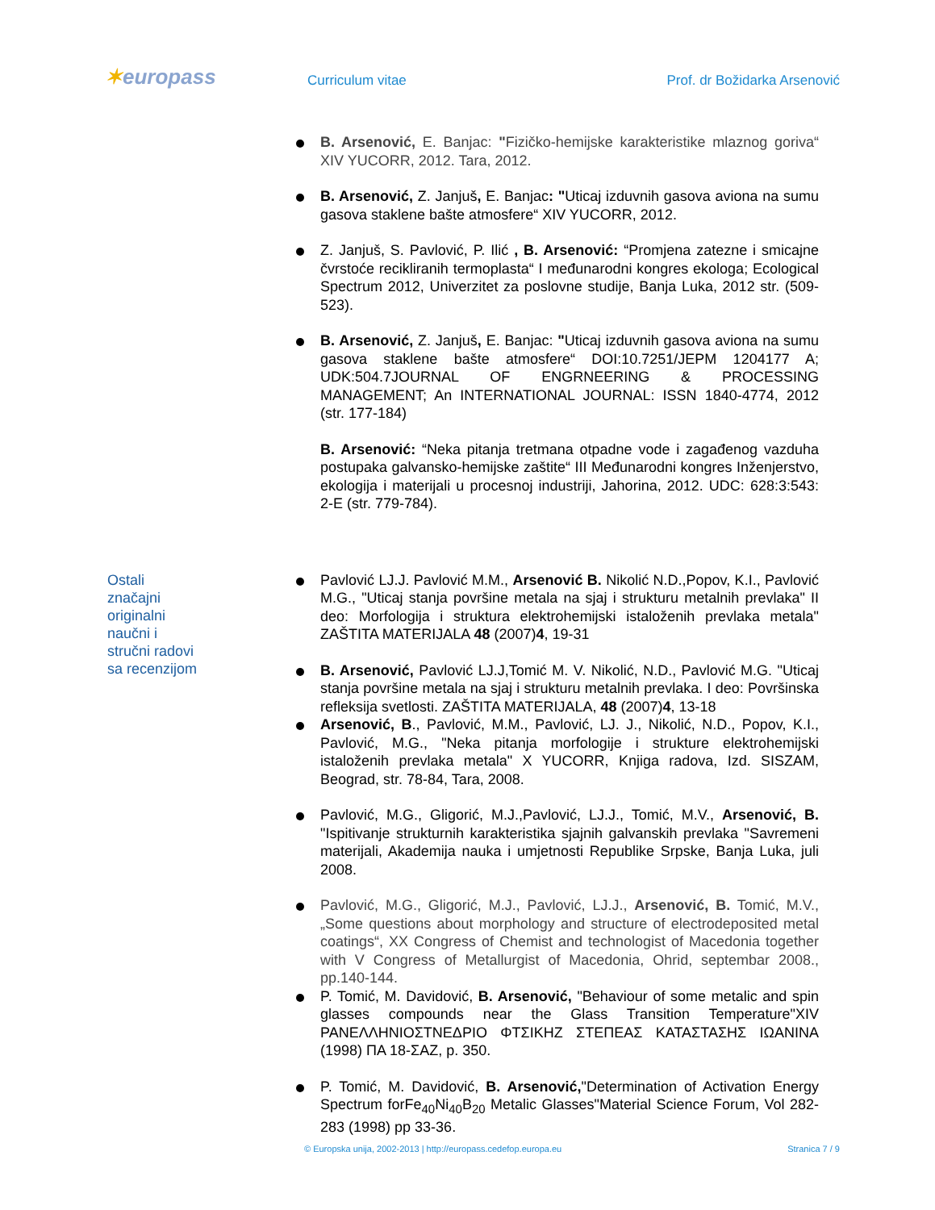✶europass Curriculum vitae Prof. dr Božidarka Arsenović
B. Arsenović, E. Banjac: "Fizičko-hemijske karakteristike mlaznog goriva“ XIV YUCORR, 2012. Tara, 2012.
B. Arsenović, Z. Janjuš, E. Banjac: "Uticaj izduvnih gasova aviona na sumu gasova staklene bašte atmosfere“ XIV YUCORR, 2012.
Z. Janjuš, S. Pavlović, P. Ilić , B. Arsenović: “Promjena zatezne i smicajne čvrstoće recikliranih termoplasta“ I međunarodni kongres ekologa; Ecological Spectrum 2012, Univerzitet za poslovne studije, Banja Luka, 2012 str. (509-523).
B. Arsenović, Z. Janjuš, E. Banjac: "Uticaj izduvnih gasova aviona na sumu gasova staklene bašte atmosfere“ DOI:10.7251/JEPM 1204177 A; UDK:504.7JOURNAL OF ENGRNEERING & PROCESSING MANAGEMENT; An INTERNATIONAL JOURNAL: ISSN 1840-4774, 2012 (str. 177-184)
B. Arsenović: “Neka pitanja tretmana otpadne vode i zagađenog vazduha postupaka galvansko-hemijske zaštite“ III Međunarodni kongres Inženjerstvo, ekologija i materijali u procesnoj industriji, Jahorina, 2012. UDC: 628:3:543: 2-E (str. 779-784).
Ostali značajni originalni naučni i stručni radovi sa recenzijom
Pavlović LJ.J. Pavlović M.M., Arsenović B. Nikolić N.D.,Popov, K.I., Pavlović M.G., "Uticaj stanja površine metala na sjaj i strukturu metalnih prevlaka" II deo: Morfologija i struktura elektrohemijski istaloženih prevlaka metala" ZAŠTITA MATERIJALA 48 (2007)4, 19-31
B. Arsenović, Pavlović LJ.J,Tomić M. V. Nikolić, N.D., Pavlović M.G. "Uticaj stanja površine metala na sjaj i strukturu metalnih prevlaka. I deo: Površinska refleksija svetlosti. ZAŠTITA MATERIJALA, 48 (2007)4, 13-18
Arsenović, B., Pavlović, M.M., Pavlović, LJ. J., Nikolić, N.D., Popov, K.I., Pavlović, M.G., "Neka pitanja morfologije i strukture elektrohemijski istaloženih prevlaka metala" X YUCORR, Knjiga radova, Izd. SISZAM, Beograd, str. 78-84, Tara, 2008.
Pavlović, M.G., Gligorić, M.J.,Pavlović, LJ.J., Tomić, M.V., Arsenović, B. "Ispitivanje strukturnih karakteristika sjajnih galvanskih prevlaka "Savremeni materijali, Akademija nauka i umjetnosti Republike Srpske, Banja Luka, juli 2008.
Pavlović, M.G., Gligorić, M.J., Pavlović, LJ.J., Arsenović, B. Tomić, M.V., „Some questions about morphology and structure of electrodeposited metal coatings“, XX Congress of Chemist and technologist of Macedonia together with V Congress of Metallurgist of Macedonia, Ohrid, septembar 2008., pp.140-144.
P. Tomić, M. Davidović, B. Arsenović, "Behaviour of some metalic and spin glasses compounds near the Glass Transition Temperature"XIV ΡΑΝΕΛΛΗΝΙΟΣΤΝΕΔΡΙΟ ΦΤΣΙΚΗΖ ΣΤΕΠΕΑΣ ΚΑΤΑΣΤΑΣΗΣ ΙΩΑΝΙΝΑ (1998) ΠΑ 18-ΣΑΖ, p. 350.
P. Tomić, M. Davidović, B. Arsenović,"Determination of Activation Energy Spectrum forFe<sub>40</sub>Ni<sub>40</sub>B<sub>20</sub> Metalic Glasses"Material Science Forum, Vol 282-283 (1998) pp 33-36.
© Europska unija, 2002-2013 | http://europass.cedefop.europa.eu Stranica 7 / 9